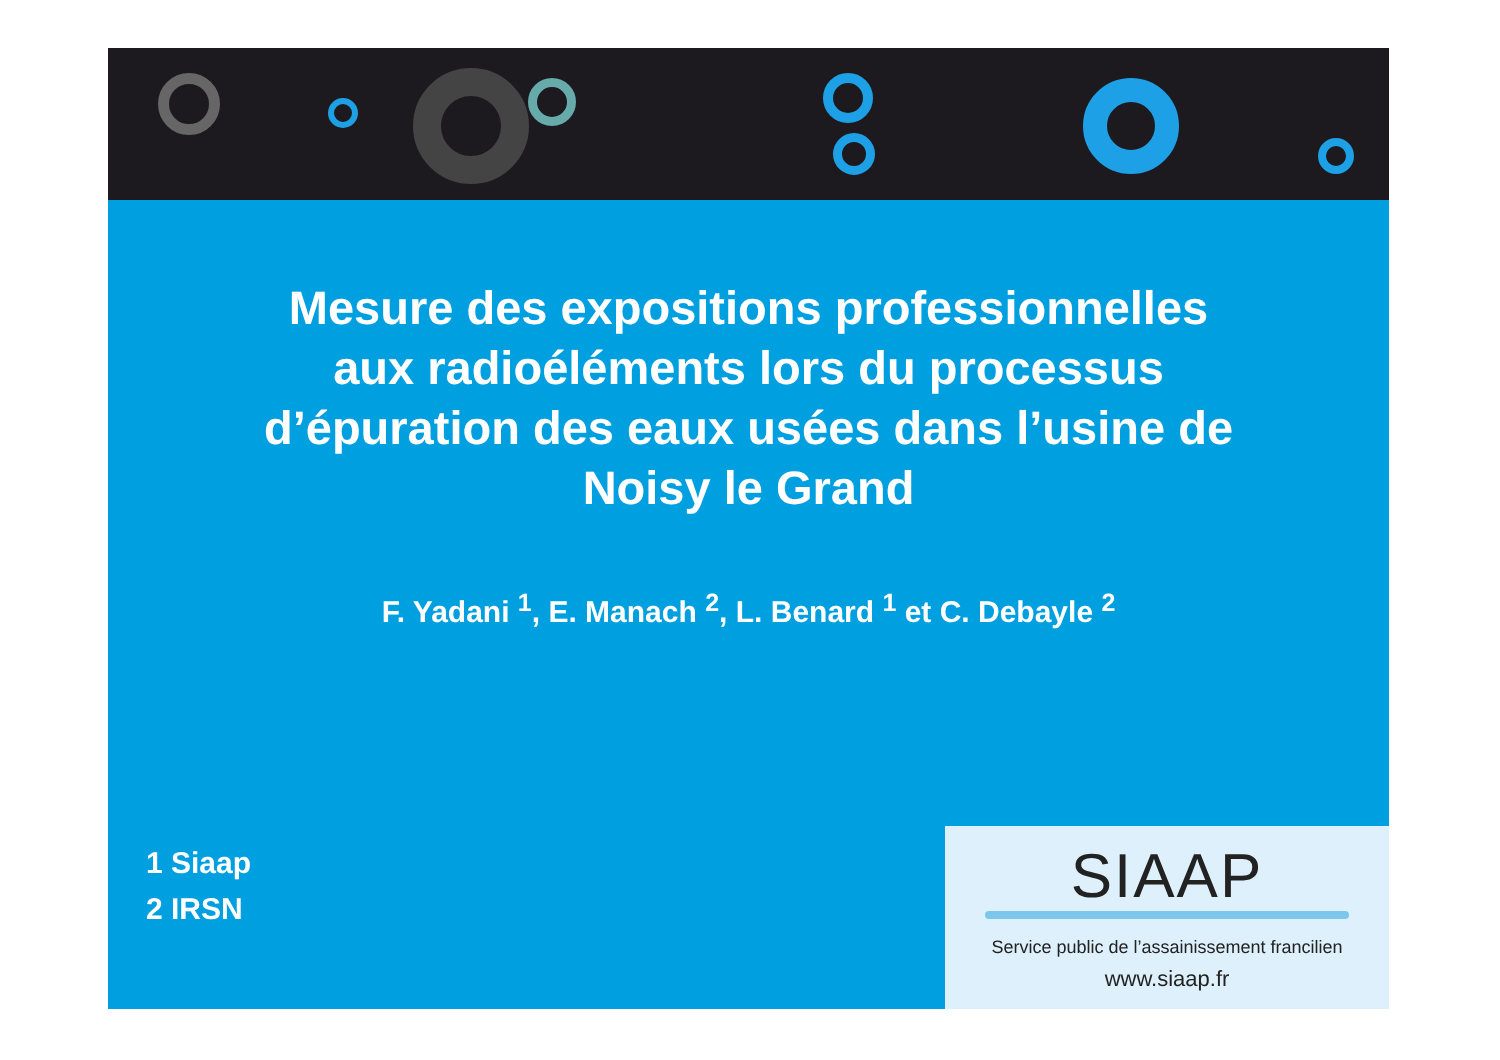Mesure des expositions professionnelles
aux radioéléments lors du processus
d’épuration des eaux usées dans l’usine de
Noisy le Grand
F. Yadani <sup>1</sup>, E. Manach <sup>2</sup>, L. Benard <sup>1</sup> et C. Debayle <sup>2</sup>
1 Siaap
2 IRSN
SIAAP
Service public de l’assainissement francilien
www.siaap.fr